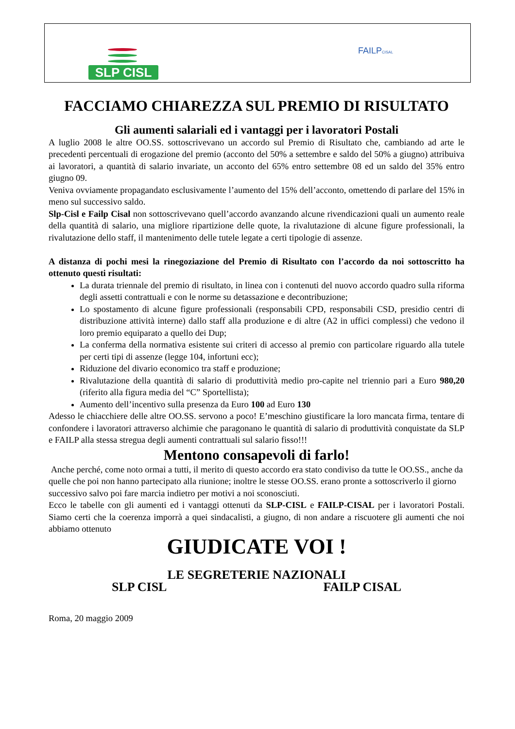SLP CISL
FAILPCISAL
FACCIAMO CHIAREZZA SUL PREMIO DI RISULTATO
Gli aumenti salariali ed i vantaggi per i lavoratori Postali
A luglio 2008 le altre OO.SS. sottoscrivevano un accordo sul Premio di Risultato che, cambiando ad arte le precedenti percentuali di erogazione del premio (acconto del 50% a settembre e saldo del 50% a giugno) attribuiva ai lavoratori, a quantità di salario invariate, un acconto del 65% entro settembre 08 ed un saldo del 35% entro giugno 09.
Veniva ovviamente propagandato esclusivamente l’aumento del 15% dell’acconto, omettendo di parlare del 15% in meno sul successivo saldo.
Slp-Cisl e Failp Cisal non sottoscrivevano quell’accordo avanzando alcune rivendicazioni quali un aumento reale della quantità di salario, una migliore ripartizione delle quote, la rivalutazione di alcune figure professionali, la rivalutazione dello staff, il mantenimento delle tutele legate a certi tipologie di assenze.
A distanza di pochi mesi la rinegoziazione del Premio di Risultato con l’accordo da noi sottoscritto ha ottenuto questi risultati:
La durata triennale del premio di risultato, in linea con i contenuti del nuovo accordo quadro sulla riforma degli assetti contrattuali e con le norme su detassazione e decontribuzione;
Lo spostamento di alcune figure professionali (responsabili CPD, responsabili CSD, presidio centri di distribuzione attività interne) dallo staff alla produzione e di altre (A2 in uffici complessi) che vedono il loro premio equiparato a quello dei Dup;
La conferma della normativa esistente sui criteri di accesso al premio con particolare riguardo alla tutele per certi tipi di assenze (legge 104, infortuni ecc);
Riduzione del divario economico tra staff e produzione;
Rivalutazione della quantità di salario di produttività medio pro-capite nel triennio pari a Euro 980,20 (riferito alla figura media del “C” Sportellista);
Aumento dell’incentivo sulla presenza da Euro 100 ad Euro 130
Adesso le chiacchiere delle altre OO.SS. servono a poco! E’meschino giustificare la loro mancata firma, tentare di confondere i lavoratori attraverso alchimie che paragonano le quantità di salario di produttività conquistate da SLP e FAILP alla stessa stregua degli aumenti contrattuali sul salario fisso!!!
Mentono consapevoli di farlo!
Anche perché, come noto ormai a tutti, il merito di questo accordo era stato condiviso da tutte le OO.SS., anche da quelle che poi non hanno partecipato alla riunione; inoltre le stesse OO.SS. erano pronte a sottoscriverlo il giorno successivo salvo poi fare marcia indietro per motivi a noi sconosciuti.
Ecco le tabelle con gli aumenti ed i vantaggi ottenuti da SLP-CISL e FAILP-CISAL per i lavoratori Postali. Siamo certi che la coerenza imporrà a quei sindacalisti, a giugno, di non andare a riscuotere gli aumenti che noi abbiamo ottenuto
GIUDICATE VOI !
LE SEGRETERIE NAZIONALI
SLP CISL FAILP CISAL
Roma, 20 maggio 2009